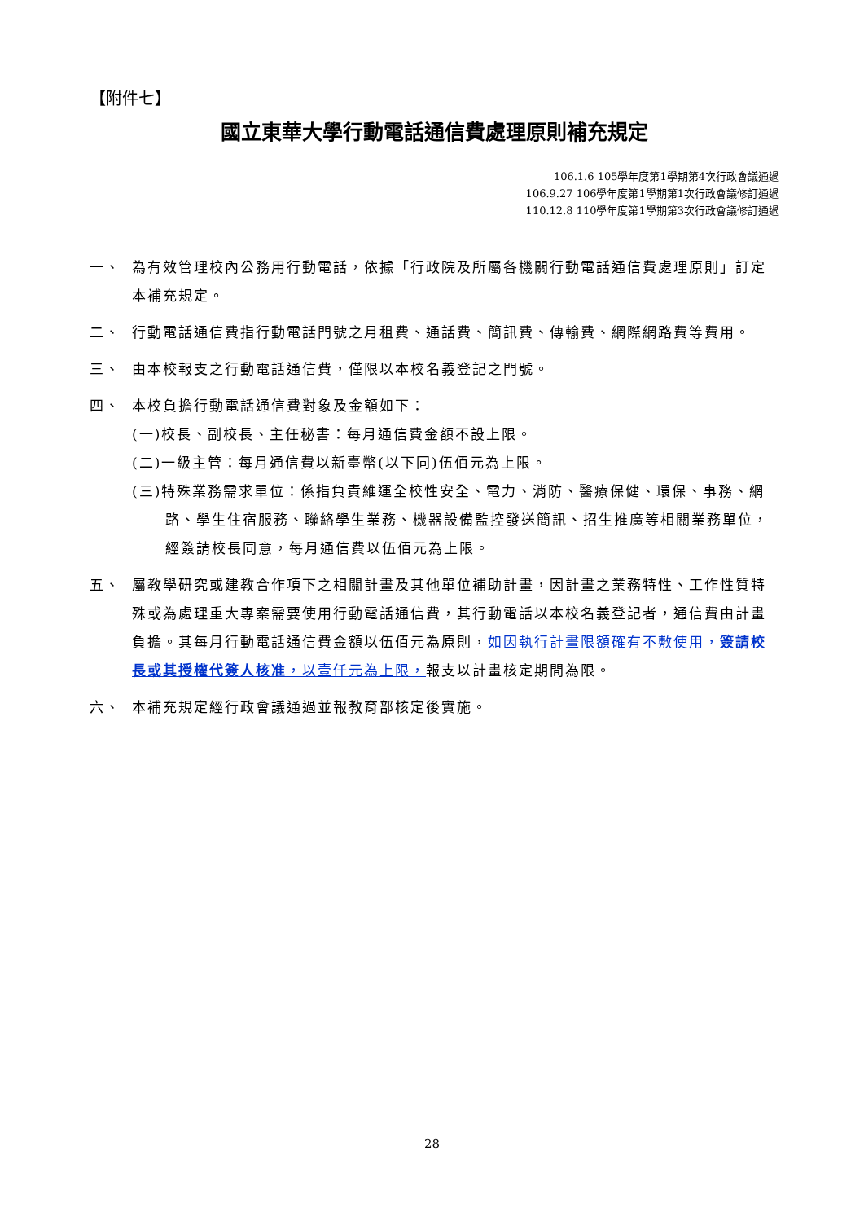【附件七】
國立東華大學行動電話通信費處理原則補充規定
106.1.6 105學年度第1學期第4次行政會議通過
106.9.27 106學年度第1學期第1次行政會議修訂通過
110.12.8 110學年度第1學期第3次行政會議修訂通過
一、 為有效管理校內公務用行動電話，依據「行政院及所屬各機關行動電話通信費處理原則」訂定本補充規定。
二、 行動電話通信費指行動電話門號之月租費、通話費、簡訊費、傳輸費、網際網路費等費用。
三、 由本校報支之行動電話通信費，僅限以本校名義登記之門號。
四、 本校負擔行動電話通信費對象及金額如下：
(一)校長、副校長、主任秘書：每月通信費金額不設上限。
(二)一級主管：每月通信費以新臺幣(以下同)伍佰元為上限。
(三)特殊業務需求單位：係指負責維運全校性安全、電力、消防、醫療保健、環保、事務、網路、學生住宿服務、聯絡學生業務、機器設備監控發送簡訊、招生推廣等相關業務單位，經簽請校長同意，每月通信費以伍佰元為上限。
五、 屬教學研究或建教合作項下之相關計畫及其他單位補助計畫，因計畫之業務特性、工作性質特殊或為處理重大專案需要使用行動電話通信費，其行動電話以本校名義登記者，通信費由計畫負擔。其每月行動電話通信費金額以伍佰元為原則，如因執行計畫限額確有不敷使用，簽請校長或其授權代簽人核准，以壹仟元為上限，報支以計畫核定期間為限。
六、 本補充規定經行政會議通過並報教育部核定後實施。
28